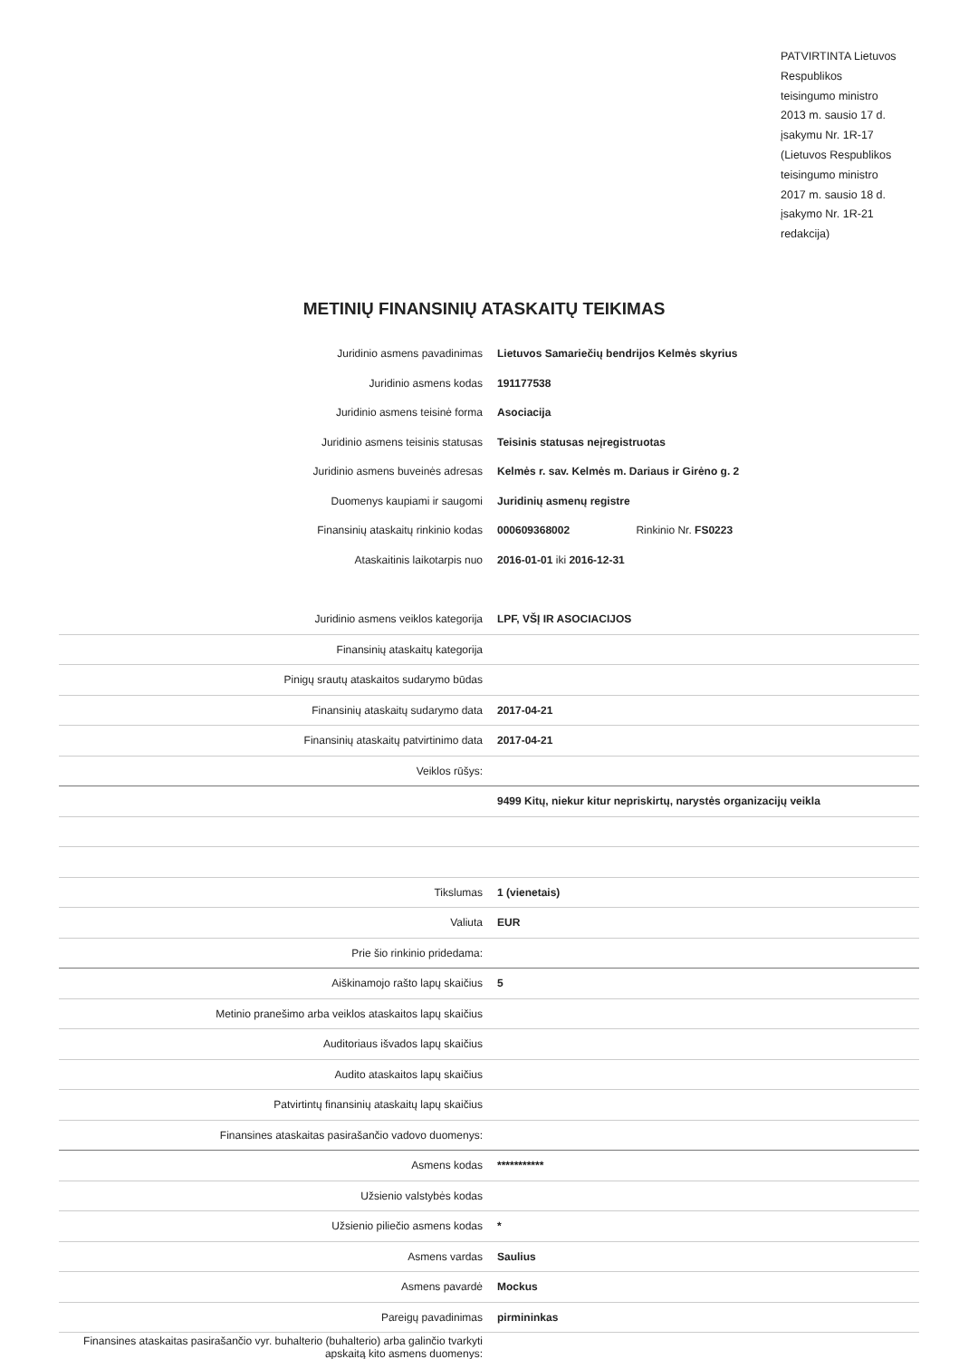PATVIRTINTA Lietuvos Respublikos teisingumo ministro 2013 m. sausio 17 d. įsakymu Nr. 1R-17 (Lietuvos Respublikos teisingumo ministro 2017 m. sausio 18 d. įsakymo Nr. 1R-21 redakcija)
METINIŲ FINANSINIŲ ATASKAITŲ TEIKIMAS
| Juridinio asmens pavadinimas | Lietuvos Samariečių bendrijos Kelmės skyrius |
| Juridinio asmens kodas | 191177538 |
| Juridinio asmens teisinė forma | Asociacija |
| Juridinio asmens teisinis statusas | Teisinis statusas neįregistruotas |
| Juridinio asmens buveinės adresas | Kelmės r. sav. Kelmės m. Dariaus ir Girėno g. 2 |
| Duomenys kaupiami ir saugomi | Juridinių asmenų registre |
| Finansinių ataskaitų rinkinio kodas | 000609368002 Rinkinio Nr. FS0223 |
| Ataskaitinis laikotarpis nuo | 2016-01-01 iki 2016-12-31 |
| Juridinio asmens veiklos kategorija | LPF, VŠĮ IR ASOCIACIJOS |
| Finansinių ataskaitų kategorija | |
| Pinigų srautų ataskaitos sudarymo būdas | |
| Finansinių ataskaitų sudarymo data | 2017-04-21 |
| Finansinių ataskaitų patvirtinimo data | 2017-04-21 |
| Veiklos rūšys: | |
| | 9499 Kitų, niekur kitur nepriskirtų, narystės organizacijų veikla |
| Tikslumas | 1 (vienetais) |
| Valiuta | EUR |
| Prie šio rinkinio pridedama: | |
| Aiškinamojo rašto lapų skaičius | 5 |
| Metinio pranešimo arba veiklos ataskaitos lapų skaičius | |
| Auditoriaus išvados lapų skaičius | |
| Audito ataskaitos lapų skaičius | |
| Patvirtintų finansinių ataskaitų lapų skaičius | |
| Finansines ataskaitas pasirašančio vadovo duomenys: | |
| Asmens kodas | *********** |
| Užsienio valstybės kodas | |
| Užsienio piliečio asmens kodas | * |
| Asmens vardas | Saulius |
| Asmens pavardė | Mockus |
| Pareigų pavadinimas | pirmininkas |
| Finansines ataskaitas pasirašančio vyr. buhalterio (buhalterio) arba galinčio tvarkyti apskaitą kito asmens duomenys: | |